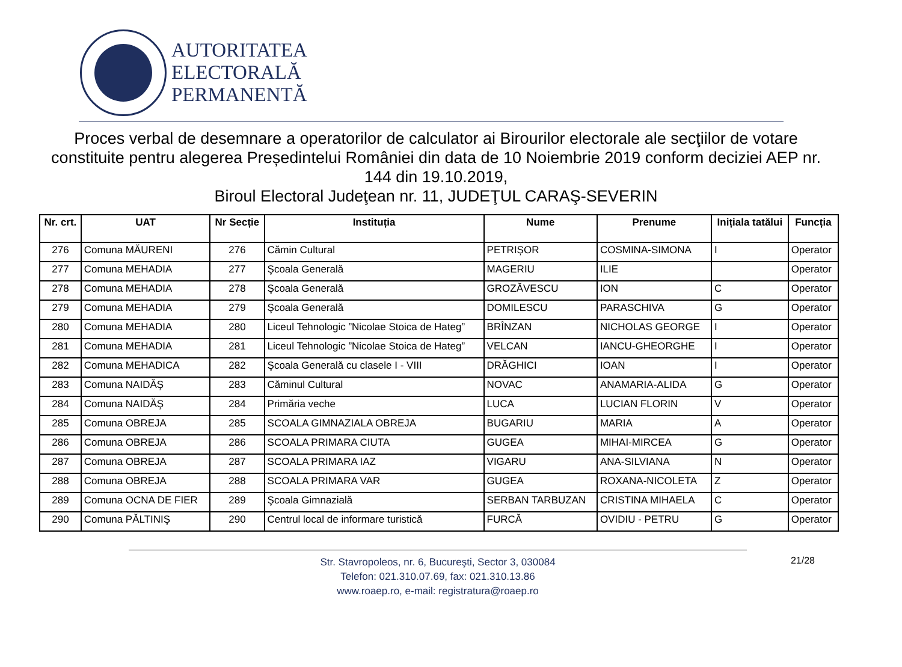AUTORITATEA
ELECTORALĂ
PERMANENTĂ
Proces verbal de desemnare a operatorilor de calculator ai Birourilor electorale ale secţiilor de votare constituite pentru alegerea Președintelui României din data de 10 Noiembrie 2019 conform deciziei AEP nr. 144 din 19.10.2019,
Biroul Electoral Judeţean nr. 11, JUDEŢUL CARAŞ-SEVERIN
| Nr. crt. | UAT | Nr Secție | Instituția | Nume | Prenume | Inițiala tatălui | Funcția |
| --- | --- | --- | --- | --- | --- | --- | --- |
| 276 | Comuna MĂURENI | 276 | Cămin Cultural | PETRIȘOR | COSMINA-SIMONA | I | Operator |
| 277 | Comuna MEHADIA | 277 | Şcoala Generală | MAGERIU | ILIE | | Operator |
| 278 | Comuna MEHADIA | 278 | Şcoala Generală | GROZĂVESCU | ION | C | Operator |
| 279 | Comuna MEHADIA | 279 | Şcoala Generală | DOMILESCU | PARASCHIVA | G | Operator |
| 280 | Comuna MEHADIA | 280 | Liceul Tehnologic ”Nicolae Stoica de Hateg” | BRÎNZAN | NICHOLAS GEORGE | I | Operator |
| 281 | Comuna MEHADIA | 281 | Liceul Tehnologic ”Nicolae Stoica de Hateg” | VELCAN | IANCU-GHEORGHE | I | Operator |
| 282 | Comuna MEHADICA | 282 | Şcoala Generală cu clasele I - VIII | DRĂGHICI | IOAN | I | Operator |
| 283 | Comuna NAIDĂŞ | 283 | Căminul Cultural | NOVAC | ANAMARIA-ALIDA | G | Operator |
| 284 | Comuna NAIDĂŞ | 284 | Primăria veche | LUCA | LUCIAN FLORIN | V | Operator |
| 285 | Comuna OBREJA | 285 | SCOALA GIMNAZIALA OBREJA | BUGARIU | MARIA | A | Operator |
| 286 | Comuna OBREJA | 286 | SCOALA PRIMARA CIUTA | GUGEA | MIHAI-MIRCEA | G | Operator |
| 287 | Comuna OBREJA | 287 | SCOALA PRIMARA IAZ | VIGARU | ANA-SILVIANA | N | Operator |
| 288 | Comuna OBREJA | 288 | SCOALA PRIMARA VAR | GUGEA | ROXANA-NICOLETA | Z | Operator |
| 289 | Comuna OCNA DE FIER | 289 | Şcoala Gimnazială | SERBAN TARBUZAN | CRISTINA MIHAELA | C | Operator |
| 290 | Comuna PĂLTINIŞ | 290 | Centrul local de informare turistică | FURCĂ | OVIDIU - PETRU | G | Operator |
Str. Stavropoleos, nr. 6, Bucureşti, Sector 3, 030084
Telefon: 021.310.07.69, fax: 021.310.13.86
www.roaep.ro, e-mail: registratura@roaep.ro
21/28